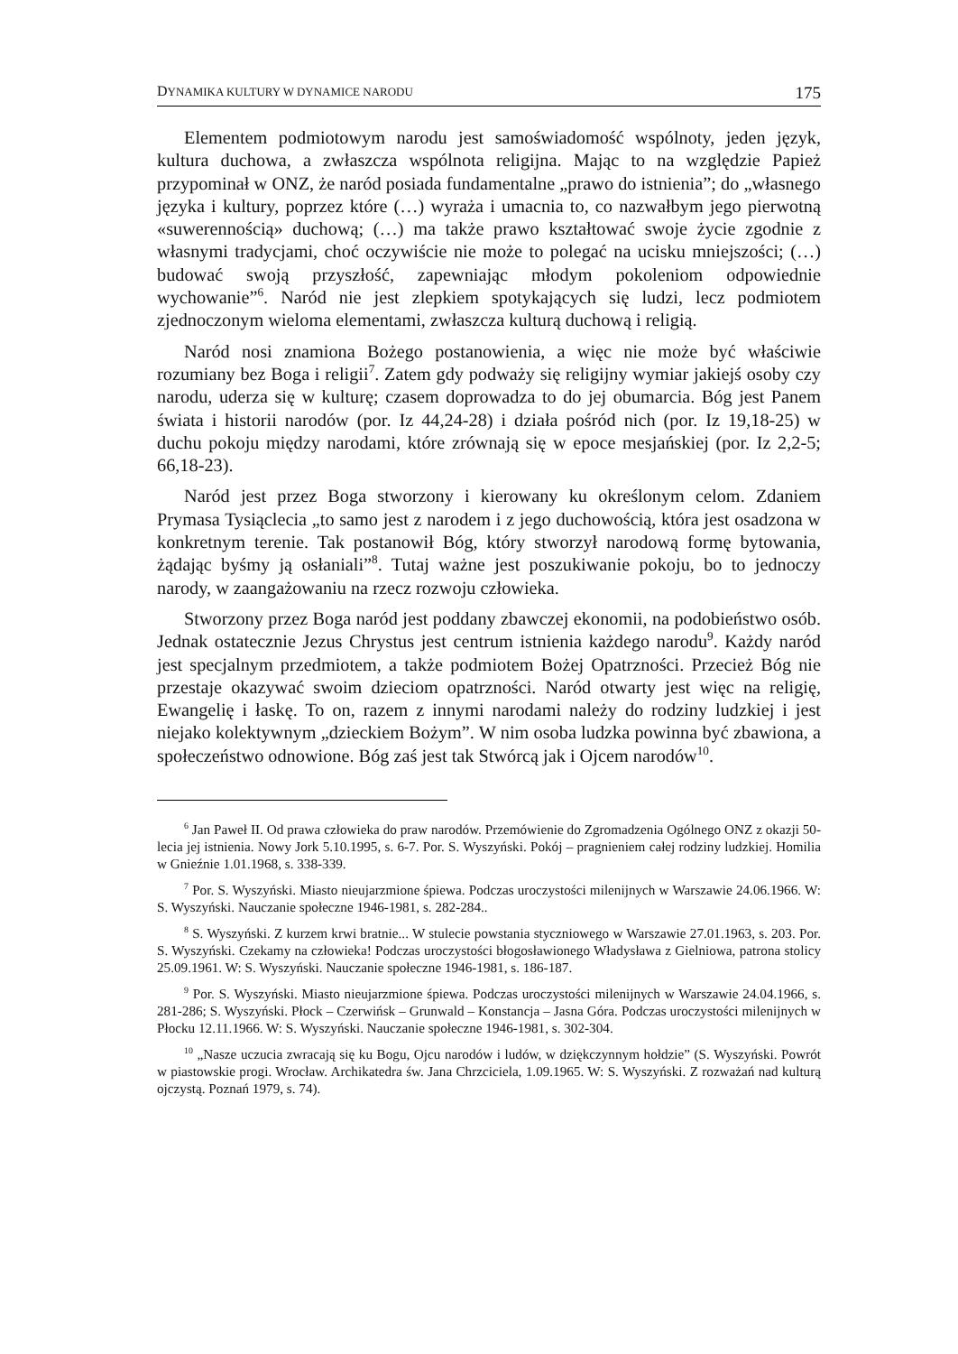DYNAMIKA KULTURY W DYNAMICE NARODU 175
Elementem podmiotowym narodu jest samoświadomość wspólnoty, jeden język, kultura duchowa, a zwłaszcza wspólnota religijna. Mając to na względzie Papież przypominał w ONZ, że naród posiada fundamentalne „prawo do istnienia”; do „własnego języka i kultury, poprzez które (…) wyraża i umacnia to, co nazwałbym jego pierwotną «suwerennością» duchową; (…) ma także prawo kształtować swoje życie zgodnie z własnymi tradycjami, choć oczywiście nie może to polegać na ucisku mniejszości; (…) budować swoją przyszłość, zapewniając młodym pokoleniom odpowiednie wychowanie”<sup>6</sup>. Naród nie jest zlepkiem spotykających się ludzi, lecz podmiotem zjednoczonym wieloma elementami, zwłaszcza kulturą duchową i religią.
Naród nosi znamiona Bożego postanowienia, a więc nie może być właściwie rozumiany bez Boga i religii<sup>7</sup>. Zatem gdy podważy się religijny wymiar jakiejś osoby czy narodu, uderza się w kulturę; czasem doprowadza to do jej obumarcia. Bóg jest Panem świata i historii narodów (por. Iz 44,24-28) i działa pośród nich (por. Iz 19,18-25) w duchu pokoju między narodami, które zrównają się w epoce mesjańskiej (por. Iz 2,2-5; 66,18-23).
Naród jest przez Boga stworzony i kierowany ku określonym celom. Zdaniem Prymasa Tysiąclecia „to samo jest z narodem i z jego duchowością, która jest osadzona w konkretnym terenie. Tak postanowił Bóg, który stworzył narodową formę bytowania, żądając byśmy ją osłaniali”<sup>8</sup>. Tutaj ważne jest poszukiwanie pokoju, bo to jednoczy narody, w zaangażowaniu na rzecz rozwoju człowieka.
Stworzony przez Boga naród jest poddany zbawczej ekonomii, na podobieństwo osób. Jednak ostatecznie Jezus Chrystus jest centrum istnienia każdego narodu<sup>9</sup>. Każdy naród jest specjalnym przedmiotem, a także podmiotem Bożej Opatrzności. Przecież Bóg nie przestaje okazywać swoim dzieciom opatrzności. Naród otwarty jest więc na religię, Ewangelię i łaskę. To on, razem z innymi narodami należy do rodziny ludzkiej i jest niejako kolektywnym „dzieckiem Bożym”. W nim osoba ludzka powinna być zbawiona, a społeczeństwo odnowione. Bóg zaś jest tak Stwórcą jak i Ojcem narodów<sup>10</sup>.
<sup>6</sup> Jan Paweł II. Od prawa człowieka do praw narodów. Przemówienie do Zgromadzenia Ogólnego ONZ z okazji 50-lecia jej istnienia. Nowy Jork 5.10.1995, s. 6-7. Por. S. Wyszyński. Pokój – pragnieniem całej rodziny ludzkiej. Homilia w Gnieźnie 1.01.1968, s. 338-339.
<sup>7</sup> Por. S. Wyszyński. Miasto nieujarzmione śpiewa. Podczas uroczystości milenijnych w Warszawie 24.06.1966. W: S. Wyszyński. Nauczanie społeczne 1946-1981, s. 282-284..
<sup>8</sup> S. Wyszyński. Z kurzem krwi bratnie... W stulecie powstania styczniowego w Warszawie 27.01.1963, s. 203. Por. S. Wyszyński. Czekamy na człowieka! Podczas uroczystości błogosławionego Władysława z Gielniowa, patrona stolicy 25.09.1961. W: S. Wyszyński. Nauczanie społeczne 1946-1981, s. 186-187.
<sup>9</sup> Por. S. Wyszyński. Miasto nieujarzmione śpiewa. Podczas uroczystości milenijnych w Warszawie 24.04.1966, s. 281-286; S. Wyszyński. Płock – Czerwińsk – Grunwald – Konstancja – Jasna Góra. Podczas uroczystości milenijnych w Płocku 12.11.1966. W: S. Wyszyński. Nauczanie społeczne 1946-1981, s. 302-304.
<sup>10</sup> „Nasze uczucia zwracają się ku Bogu, Ojcu narodów i ludów, w dziękczynnym hołdzie” (S. Wyszyński. Powrót w piastowskie progi. Wrocław. Archikatedra św. Jana Chrzciciela, 1.09.1965. W: S. Wyszyński. Z rozważań nad kulturą ojczystą. Poznań 1979, s. 74).